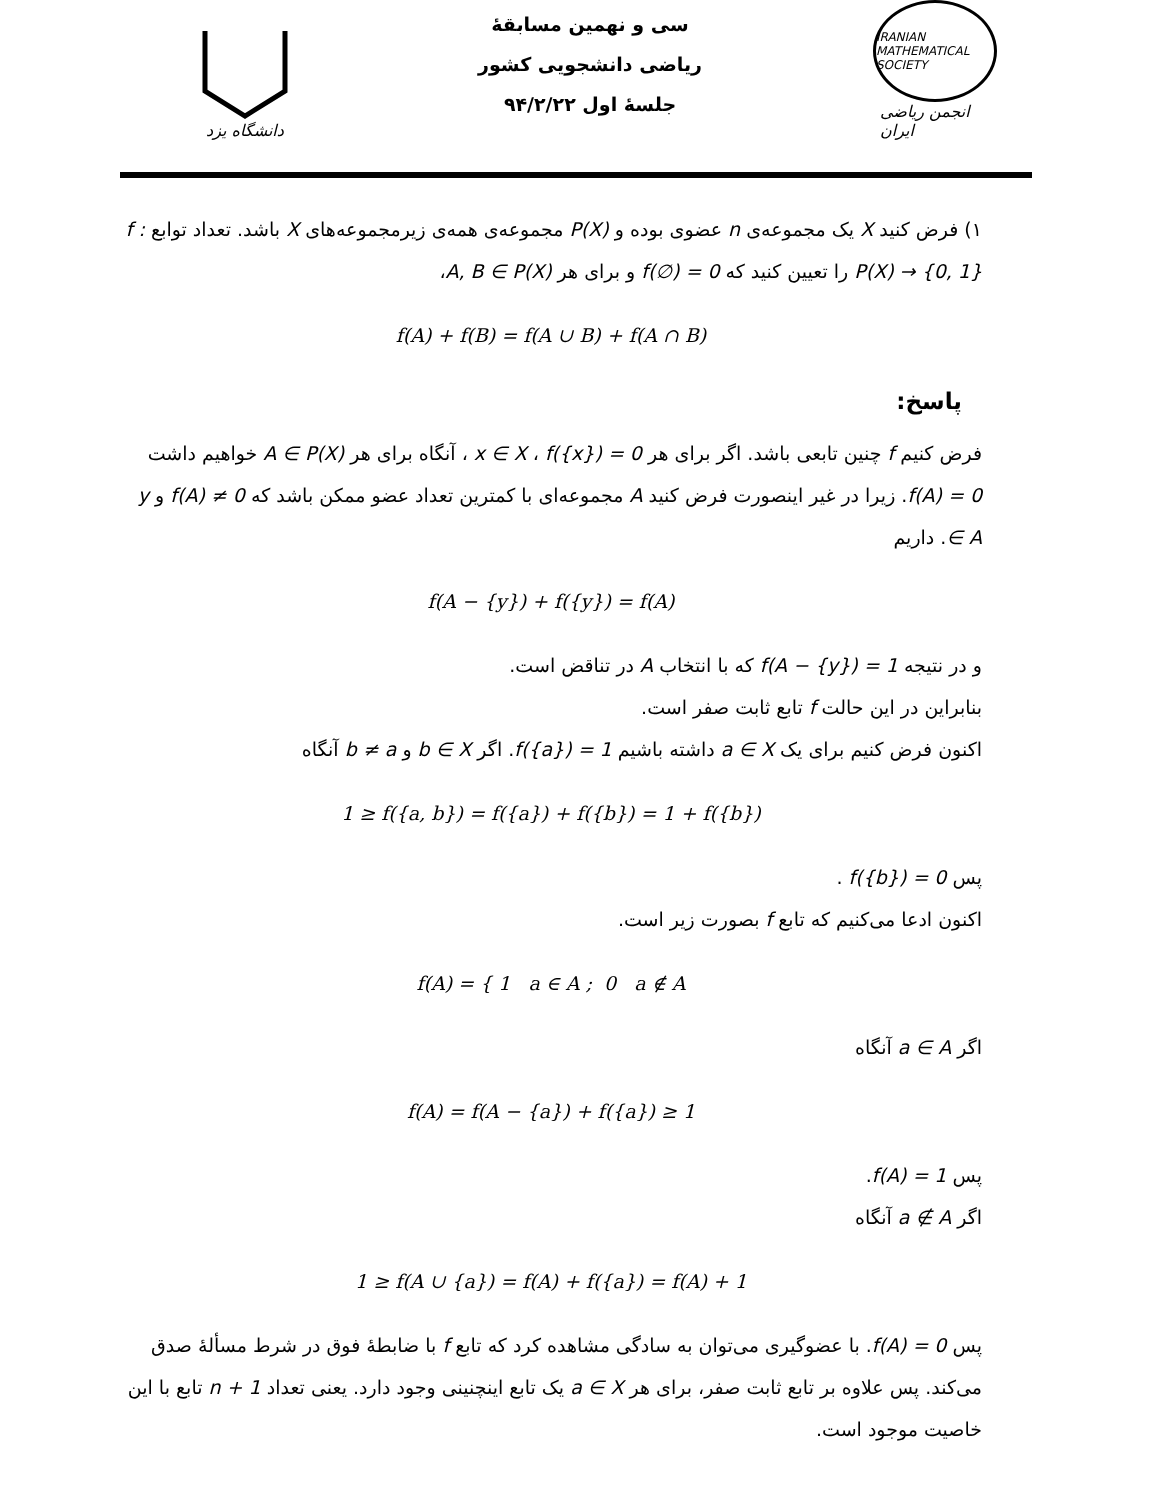دانشگاه یزد
سی و نهمین مسابقهٔ
ریاضی دانشجویی کشور
جلسهٔ اول ۹۴/۲/۲۲
IRANIAN MATHEMATICAL SOCIETY
انجمن ریاضی ایران
۱) فرض کنید X یک مجموعه‌ی n عضوی بوده و P(X) مجموعه‌ی همه‌ی زیرمجموعه‌های X باشد. تعداد توابع f : P(X) → {0, 1} را تعیین کنید که f(∅) = 0 و برای هر A, B ∈ P(X)،
f(A) + f(B) = f(A ∪ B) + f(A ∩ B)
پاسخ:
فرض کنیم f چنین تابعی باشد. اگر برای هر x ∈ X ، f({x}) = 0 ، آنگاه برای هر A ∈ P(X) خواهیم داشت f(A) = 0. زیرا در غیر اینصورت فرض کنید A مجموعه‌ای با کمترین تعداد عضو ممکن باشد که f(A) ≠ 0 و y ∈ A. داریم
f(A − {y}) + f({y}) = f(A)
و در نتیجه f(A − {y}) = 1 که با انتخاب A در تناقض است.
بنابراین در این حالت f تابع ثابت صفر است.
اکنون فرض کنیم برای یک a ∈ X داشته باشیم f({a}) = 1. اگر b ∈ X و b ≠ a آنگاه
1 ≥ f({a, b}) = f({a}) + f({b}) = 1 + f({b})
پس f({b}) = 0 .
اکنون ادعا می‌کنیم که تابع f بصورت زیر است.
f(A) = { 1 a ∈ A ; 0 a ∉ A
اگر a ∈ A آنگاه
f(A) = f(A − {a}) + f({a}) ≥ 1
پس f(A) = 1.
اگر a ∉ A آنگاه
1 ≥ f(A ∪ {a}) = f(A) + f({a}) = f(A) + 1
پس f(A) = 0. با عضوگیری می‌توان به سادگی مشاهده کرد که تابع f با ضابطهٔ فوق در شرط مسألهٔ صدق می‌کند. پس علاوه بر تابع ثابت صفر، برای هر a ∈ X یک تابع اینچنینی وجود دارد. یعنی تعداد n + 1 تابع با این خاصیت موجود است.